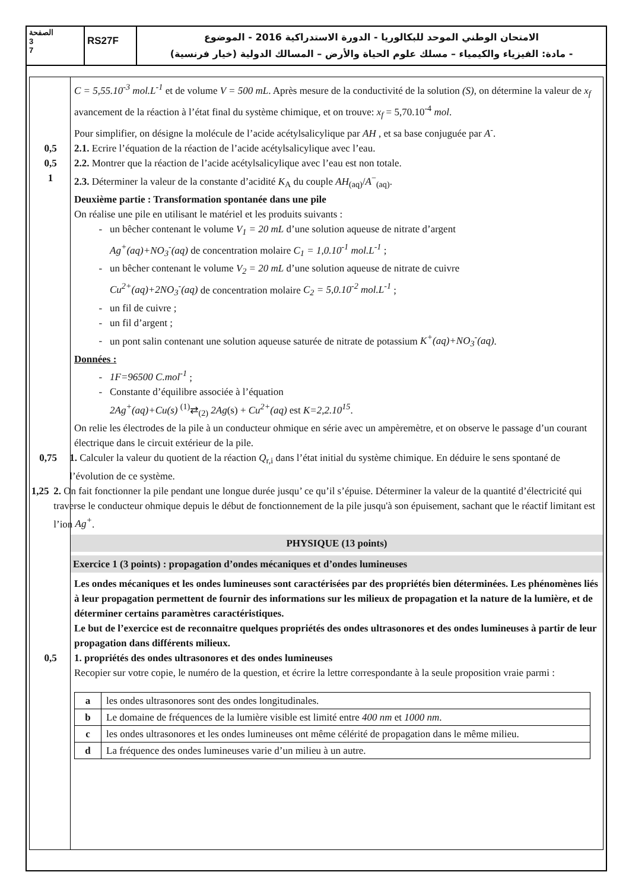الصفحة
3
7
RS27F
الامتحان الوطني الموحد للبكالوريا - الدورة الاستدراكية 2016 - الموضوع
- مادة: الفيزياء والكيمياء – مسلك علوم الحياة والأرض – المسالك الدولية (خيار فرنسية)
C = 5,55.10<sup>-3</sup> mol.L<sup>-1</sup> et de volume V = 500 mL. Après mesure de la conductivité de la solution (S), on détermine la valeur de x<sub>f</sub> avancement de la réaction à l’état final du système chimique, et on trouve: x<sub>f</sub> = 5,70.10<sup>-4</sup> mol.
Pour simplifier, on désigne la molécule de l’acide acétylsalicylique par AH , et sa base conjuguée par A<sup>-</sup>.
0,5 2.1. Ecrire l’équation de la réaction de l’acide acétylsalicylique avec l’eau.
0,5 2.2. Montrer que la réaction de l’acide acétylsalicylique avec l’eau est non totale.
1 2.3. Déterminer la valeur de la constante d’acidité K<sub>A</sub> du couple AH<sub>(aq)</sub>/A<sup>−</sup><sub>(aq)</sub>.
Deuxième partie : Transformation spontanée dans une pile
On réalise une pile en utilisant le matériel et les produits suivants :
un bêcher contenant le volume V<sub>1</sub> = 20 mL d’une solution aqueuse de nitrate d’argent
Ag<sup>+</sup>(aq)+NO<sub>3</sub><sup>-</sup>(aq) de concentration molaire C<sub>1</sub> = 1,0.10<sup>-1</sup> mol.L<sup>-1</sup> ;
un bêcher contenant le volume V<sub>2</sub> = 20 mL d’une solution aqueuse de nitrate de cuivre
Cu<sup>2+</sup>(aq)+2NO<sub>3</sub><sup>-</sup>(aq) de concentration molaire C<sub>2</sub> = 5,0.10<sup>-2</sup> mol.L<sup>-1</sup> ;
un fil de cuivre ;
un fil d’argent ;
un pont salin contenant une solution aqueuse saturée de nitrate de potassium K<sup>+</sup>(aq)+NO<sub>3</sub><sup>-</sup>(aq).
Données :
1F=96500 C.mol<sup>-1</sup> ;
Constante d’équilibre associée à l’équation
2Ag<sup>+</sup>(aq)+Cu(s) <sup>(1)</sup>⇄<sub>(2)</sub> 2Ag(s) + Cu<sup>2+</sup>(aq) est K=2,2.10<sup>15</sup>.
On relie les électrodes de la pile à un conducteur ohmique en série avec un ampèremètre, et on observe le passage d’un courant électrique dans le circuit extérieur de la pile.
0,75 1. Calculer la valeur du quotient de la réaction Q<sub>r,i</sub> dans l’état initial du système chimique. En déduire le sens spontané de l’évolution de ce système.
1,25 2. On fait fonctionner la pile pendant une longue durée jusqu’ ce qu’il s’épuise. Déterminer la valeur de la quantité d’électricité qui traverse le conducteur ohmique depuis le début de fonctionnement de la pile jusqu'à son épuisement, sachant que le réactif limitant est l’ion Ag<sup>+</sup>.
PHYSIQUE (13 points)
Exercice 1 (3 points) : propagation d’ondes mécaniques et d’ondes lumineuses
Les ondes mécaniques et les ondes lumineuses sont caractérisées par des propriétés bien déterminées. Les phénomènes liés à leur propagation permettent de fournir des informations sur les milieux de propagation et la nature de la lumière, et de déterminer certains paramètres caractéristiques.
Le but de l’exercice est de reconnaitre quelques propriétés des ondes ultrasonores et des ondes lumineuses à partir de leur propagation dans différents milieux.
0,5 1. propriétés des ondes ultrasonores et des ondes lumineuses
Recopier sur votre copie, le numéro de la question, et écrire la lettre correspondante à la seule proposition vraie parmi :
| a | les ondes ultrasonores sont des ondes longitudinales. |
| b | Le domaine de fréquences de la lumière visible est limité entre 400 nm et 1000 nm . |
| c | les ondes ultrasonores et les ondes lumineuses ont même célérité de propagation dans le même milieu. |
| d | La fréquence des ondes lumineuses varie d’un milieu à un autre. |